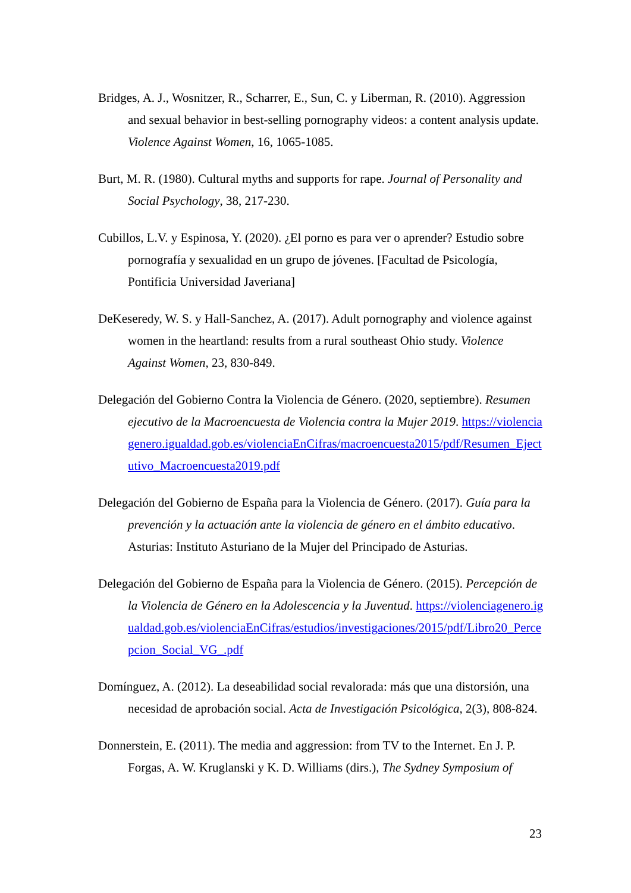Bridges, A. J., Wosnitzer, R., Scharrer, E., Sun, C. y Liberman, R. (2010). Aggression and sexual behavior in best-selling pornography videos: a content analysis update. Violence Against Women, 16, 1065-1085.
Burt, M. R. (1980). Cultural myths and supports for rape. Journal of Personality and Social Psychology, 38, 217-230.
Cubillos, L.V. y Espinosa, Y. (2020). ¿El porno es para ver o aprender? Estudio sobre pornografía y sexualidad en un grupo de jóvenes. [Facultad de Psicología, Pontificia Universidad Javeriana]
DeKeseredy, W. S. y Hall-Sanchez, A. (2017). Adult pornography and violence against women in the heartland: results from a rural southeast Ohio study. Violence Against Women, 23, 830-849.
Delegación del Gobierno Contra la Violencia de Género. (2020, septiembre). Resumen ejecutivo de la Macroencuesta de Violencia contra la Mujer 2019. https://violenciagenero.igualdad.gob.es/violenciaEnCifras/macroencuesta2015/pdf/Resumen_Ejectutivo_Macroencuesta2019.pdf
Delegación del Gobierno de España para la Violencia de Género. (2017). Guía para la prevención y la actuación ante la violencia de género en el ámbito educativo. Asturias: Instituto Asturiano de la Mujer del Principado de Asturias.
Delegación del Gobierno de España para la Violencia de Género. (2015). Percepción de la Violencia de Género en la Adolescencia y la Juventud. https://violenciagenero.igualdad.gob.es/violenciaEnCifras/estudios/investigaciones/2015/pdf/Libro20_Percepcion_Social_VG_.pdf
Domínguez, A. (2012). La deseabilidad social revalorada: más que una distorsión, una necesidad de aprobación social. Acta de Investigación Psicológica, 2(3), 808-824.
Donnerstein, E. (2011). The media and aggression: from TV to the Internet. En J. P. Forgas, A. W. Kruglanski y K. D. Williams (dirs.), The Sydney Symposium of
23